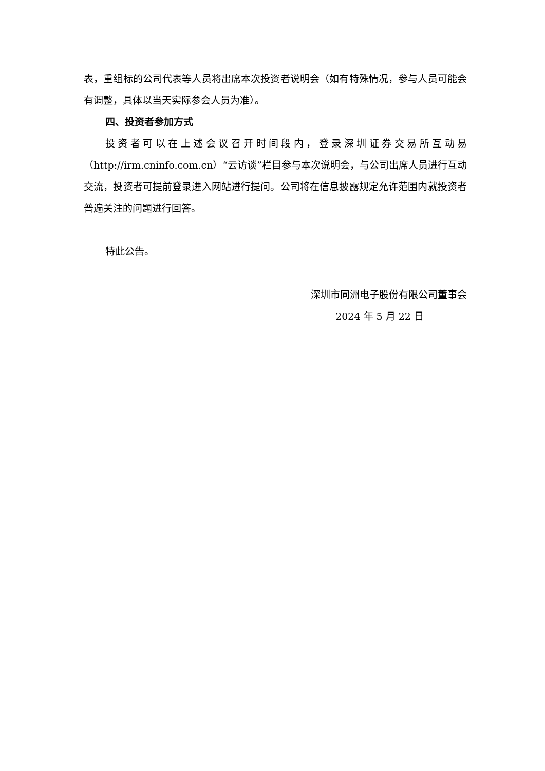表，重组标的公司代表等人员将出席本次投资者说明会（如有特殊情况，参与人员可能会有调整，具体以当天实际参会人员为准）。
四、投资者参加方式
投资者可以在上述会议召开时间段内，登录深圳证券交易所互动易（http://irm.cninfo.com.cn）“云访谈”栏目参与本次说明会，与公司出席人员进行互动交流，投资者可提前登录进入网站进行提问。公司将在信息披露规定允许范围内就投资者普遍关注的问题进行回答。
特此公告。
深圳市同洲电子股份有限公司董事会
2024 年 5 月 22 日